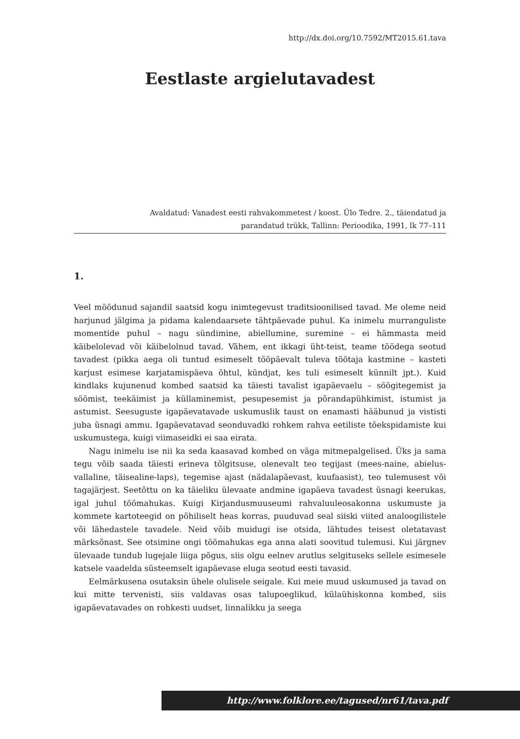http://dx.doi.org/10.7592/MT2015.61.tava
Eestlaste argielutavadest
Avaldatud: Vanadest eesti rahvakommetest / koost. Ülo Tedre. 2., täiendatud ja
parandatud trükk, Tallinn: Perioodika, 1991, lk 77–111
1.
Veel möödunud sajandil saatsid kogu inimtegevust traditsioonilised tavad. Me oleme neid harjunud jälgima ja pidama kalendaarsete tähtpäevade puhul. Ka inimelu murranguliste momentide puhul – nagu sündimine, abiellumine, suremine – ei hämmasta meid käibelolevad või käibelolnud tavad. Vähem, ent ikkagi üht-teist, teame töödega seotud tavadest (pikka aega oli tuntud esimeselt tööpäevalt tuleva töötaja kastmine – kasteti karjust esimese karjatamispäeva õhtul, kündjat, kes tuli esimeselt künnilt jpt.). Kuid kindlaks kujunenud kombed saatsid ka täiesti tavalist igapäevaelu – söögitegemist ja söömist, teekäimist ja küllaminemist, pesupesemist ja põrandapühkimist, istumist ja astumist. Seesuguste igapäevatavade uskumuslik taust on enamasti hääbunud ja vististi juba üsnagi ammu. Igapäevatavad seonduvadki rohkem rahva eetiliste tõekspidamiste kui uskumustega, kuigi viimaseidki ei saa eirata.
Nagu inimelu ise nii ka seda kaasavad kombed on väga mitmepalgelised. Üks ja sama tegu võib saada täiesti erineva tõlgitsuse, olenevalt teo tegijast (mees-naine, abielus-vallaline, täisealine-laps), tegemise ajast (nädalapäevast, kuufaasist), teo tulemusest või tagajärjest. Seetõttu on ka täieliku ülevaate andmine igapäeva tavadest üsnagi keerukas, igal juhul töömahukas. Kuigi Kirjandusmuuseumi rahvaluuleosakonna uskumuste ja kommete kartoteegid on põhiliselt heas korras, puuduvad seal siiski viited analoogilistele või lähedastele tavadele. Neid võib muidugi ise otsida, lähtudes teisest oletatavast märksõnast. See otsimine ongi töömahukas ega anna alati soovitud tulemusi. Kui järgnev ülevaade tundub lugejale liiga põgus, siis olgu eelnev arutlus selgituseks sellele esimesele katsele vaadelda süsteemselt igapäevase eluga seotud eesti tavasid.
Eelmärkusena osutaksin ühele olulisele seigale. Kui meie muud uskumused ja tavad on kui mitte tervenisti, siis valdavas osas talupoeglikud, külaühiskonna kombed, siis igapäevatavades on rohkesti uudset, linnalikku ja seega
http://www.folklore.ee/tagused/nr61/tava.pdf